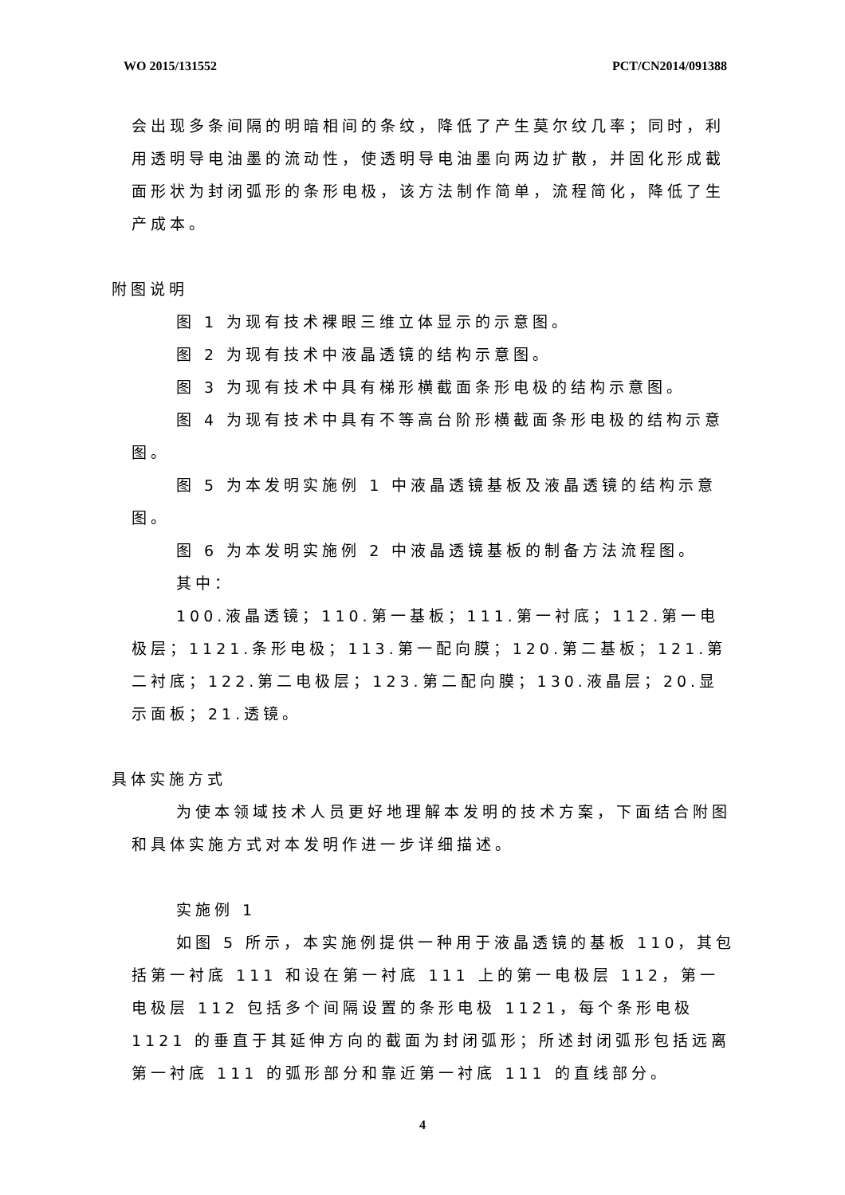WO 2015/131552 PCT/CN2014/091388
会出现多条间隔的明暗相间的条纹，降低了产生莫尔纹几率；同时，利用透明导电油墨的流动性，使透明导电油墨向两边扩散，并固化形成截面形状为封闭弧形的条形电极，该方法制作简单，流程简化，降低了生产成本。
附图说明
图 1 为现有技术裸眼三维立体显示的示意图。
图 2 为现有技术中液晶透镜的结构示意图。
图 3 为现有技术中具有梯形横截面条形电极的结构示意图。
图 4 为现有技术中具有不等高台阶形横截面条形电极的结构示意图。
图 5 为本发明实施例 1 中液晶透镜基板及液晶透镜的结构示意图。
图 6 为本发明实施例 2 中液晶透镜基板的制备方法流程图。
其中：
100.液晶透镜；110.第一基板；111.第一衬底；112.第一电极层；1121.条形电极；113.第一配向膜；120.第二基板；121.第二衬底；122.第二电极层；123.第二配向膜；130.液晶层；20.显示面板；21.透镜。
具体实施方式
为使本领域技术人员更好地理解本发明的技术方案，下面结合附图和具体实施方式对本发明作进一步详细描述。
实施例 1
如图 5 所示，本实施例提供一种用于液晶透镜的基板 110，其包括第一衬底 111 和设在第一衬底 111 上的第一电极层 112，第一电极层 112 包括多个间隔设置的条形电极 1121，每个条形电极 1121 的垂直于其延伸方向的截面为封闭弧形；所述封闭弧形包括远离第一衬底 111 的弧形部分和靠近第一衬底 111 的直线部分。
4